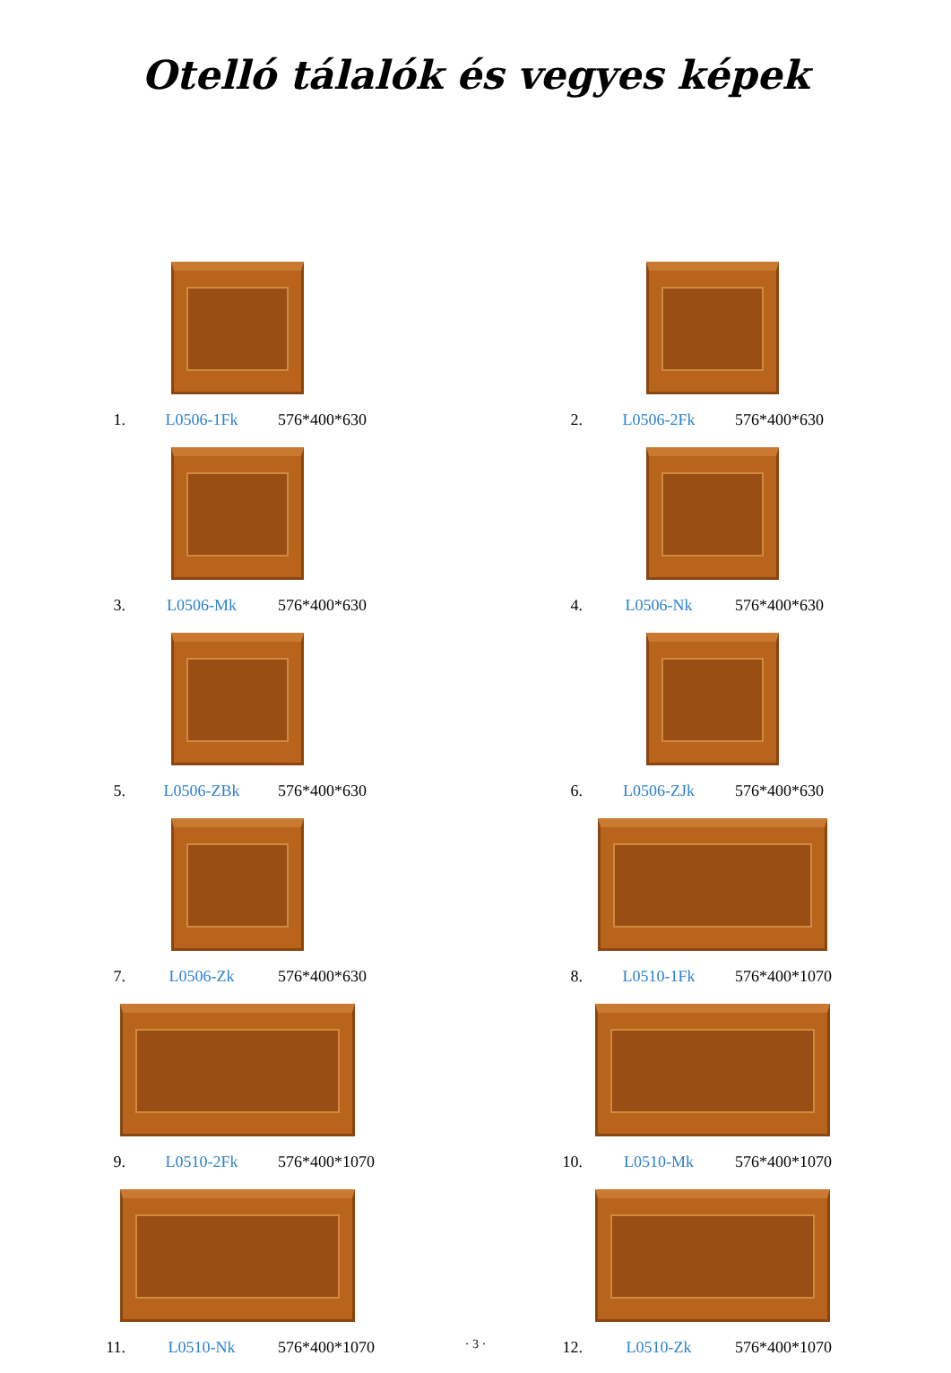Otelló tálalók és vegyes képek
1. L0506-1Fk 576*400*630
2. L0506-2Fk 576*400*630
3. L0506-Mk 576*400*630
4. L0506-Nk 576*400*630
5. L0506-ZBk 576*400*630
6. L0506-ZJk 576*400*630
7. L0506-Zk 576*400*630
8. L0510-1Fk 576*400*1070
9. L0510-2Fk 576*400*1070
10. L0510-Mk 576*400*1070
11. L0510-Nk 576*400*1070
12. L0510-Zk 576*400*1070
· 3 ·